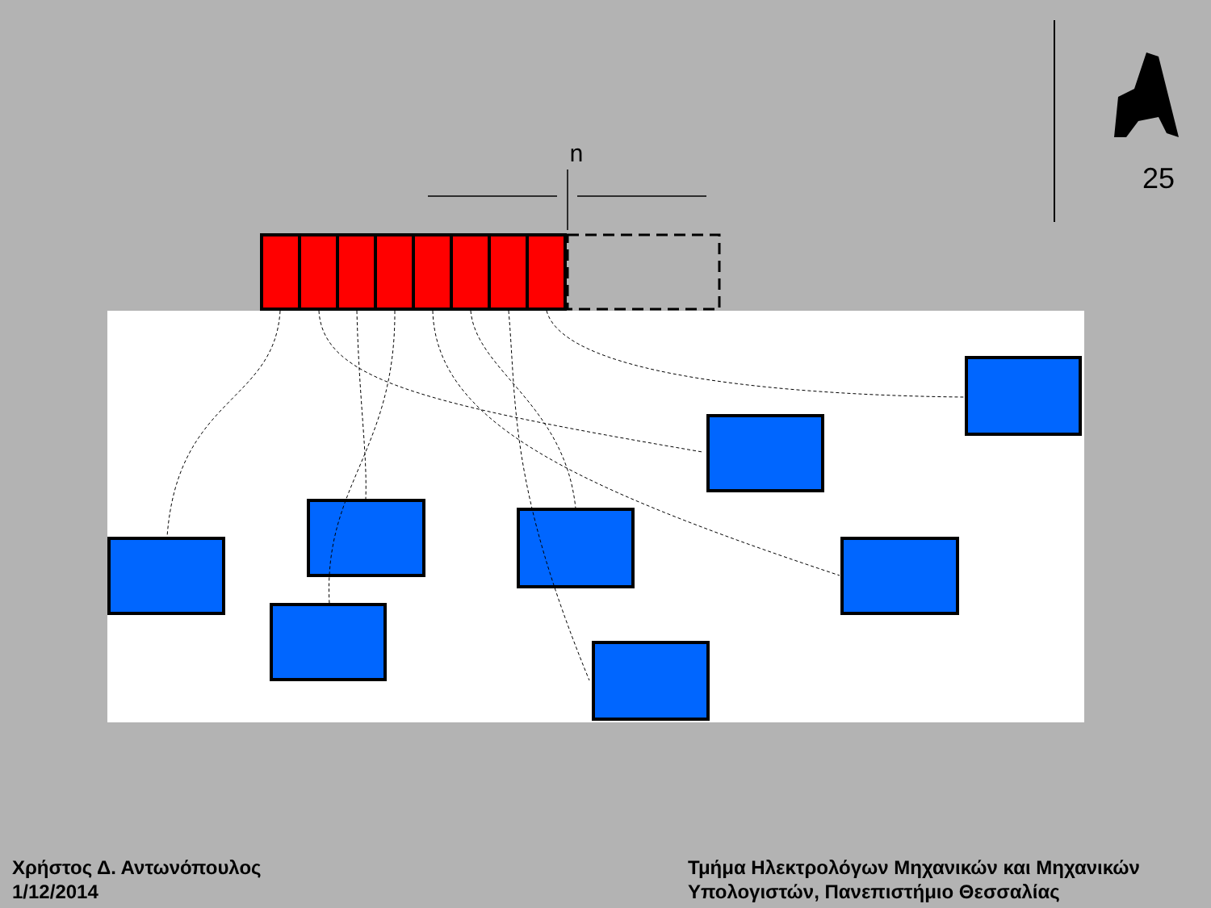n
25
Χρήστος Δ. Αντωνόπουλος
1/12/2014
Τμήμα Ηλεκτρολόγων Μηχανικών και Μηχανικών
Υπολογιστών, Πανεπιστήμιο Θεσσαλίας